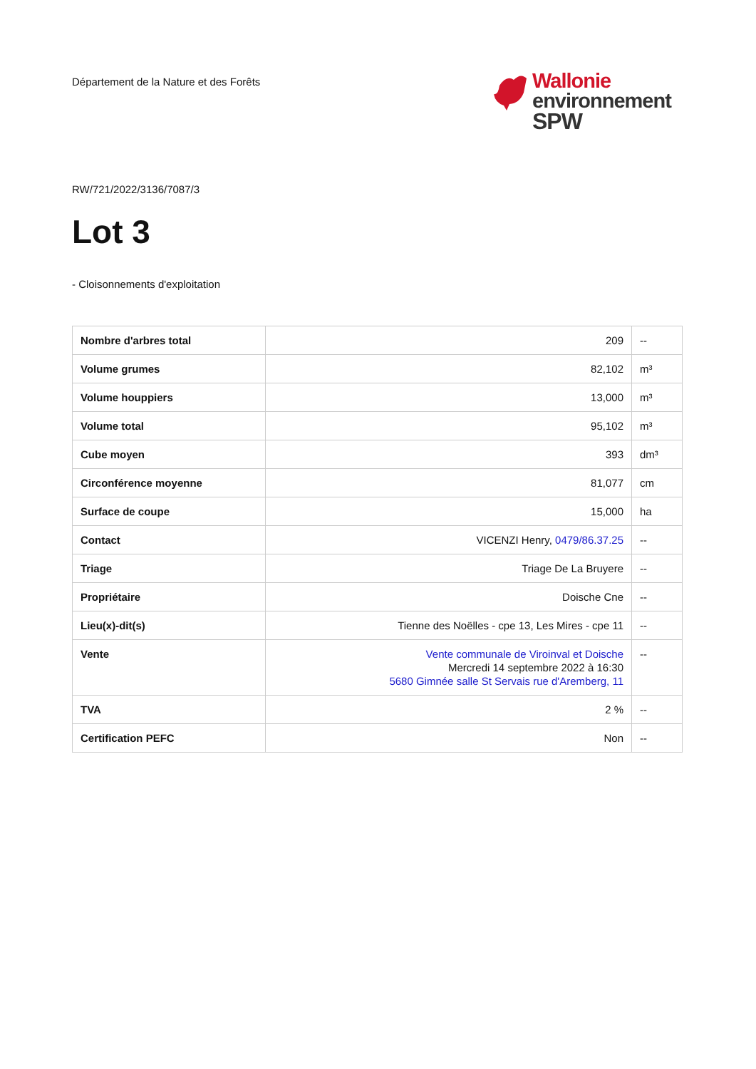Département de la Nature et des Forêts
Wallonie
environnement
SPW
RW/721/2022/3136/7087/3
Lot 3
- Cloisonnements d'exploitation
| Nombre d'arbres total | 209 | -- |
| Volume grumes | 82,102 | m³ |
| Volume houppiers | 13,000 | m³ |
| Volume total | 95,102 | m³ |
| Cube moyen | 393 | dm³ |
| Circonférence moyenne | 81,077 | cm |
| Surface de coupe | 15,000 | ha |
| Contact | VICENZI Henry, 0479/86.37.25 | -- |
| Triage | Triage De La Bruyere | -- |
| Propriétaire | Doische Cne | -- |
| Lieu(x)-dit(s) | Tienne des Noëlles - cpe 13, Les Mires - cpe 11 | -- |
| Vente | Vente communale de Viroinval et Doische Mercredi 14 septembre 2022 à 16:30 5680 Gimnée salle St Servais rue d'Aremberg, 11 | -- |
| TVA | 2 % | -- |
| Certification PEFC | Non | -- |